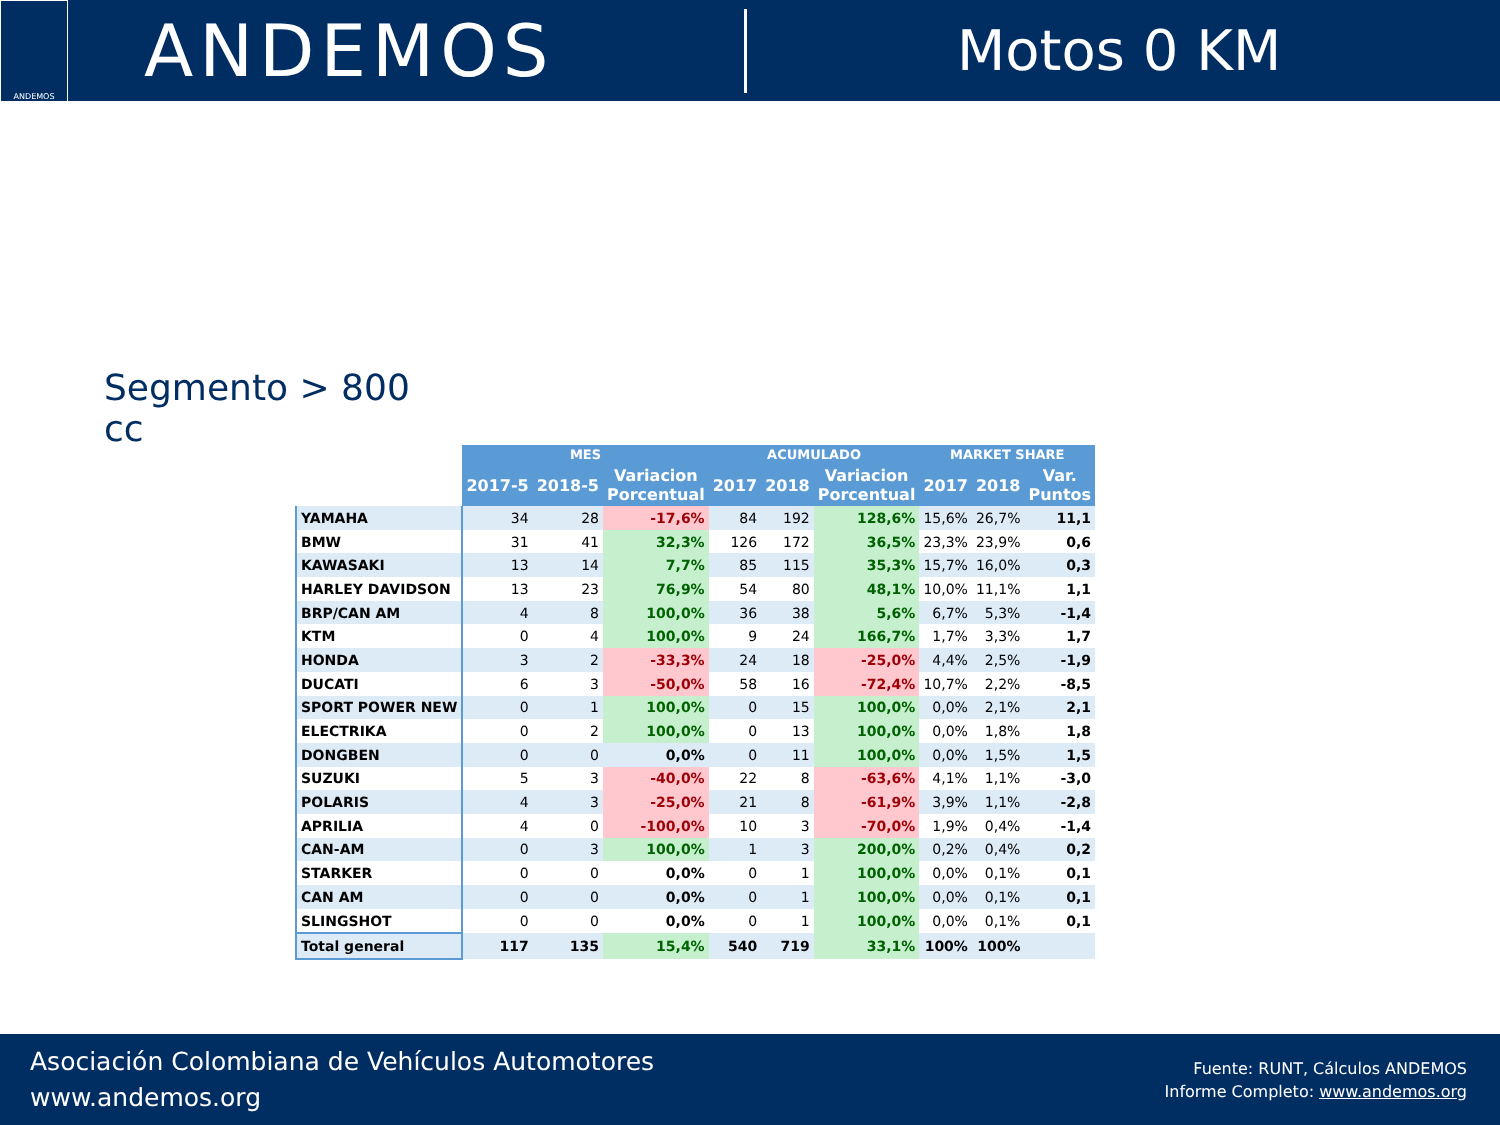ANDEMOS
ANDEMOS
Motos 0 KM
Segmento > 800 cc
| | MES | | | ACUMULADO | | | MARKET SHARE | | |
| --- | --- | --- | --- | --- | --- | --- | --- | --- | --- |
| | 2017-5 | 2018-5 | Variacion Porcentual | 2017 | 2018 | Variacion Porcentual | 2017 | 2018 | Var. Puntos |
| YAMAHA | 34 | 28 | -17,6% | 84 | 192 | 128,6% | 15,6% | 26,7% | 11,1 |
| BMW | 31 | 41 | 32,3% | 126 | 172 | 36,5% | 23,3% | 23,9% | 0,6 |
| KAWASAKI | 13 | 14 | 7,7% | 85 | 115 | 35,3% | 15,7% | 16,0% | 0,3 |
| HARLEY DAVIDSON | 13 | 23 | 76,9% | 54 | 80 | 48,1% | 10,0% | 11,1% | 1,1 |
| BRP/CAN AM | 4 | 8 | 100,0% | 36 | 38 | 5,6% | 6,7% | 5,3% | -1,4 |
| KTM | 0 | 4 | 100,0% | 9 | 24 | 166,7% | 1,7% | 3,3% | 1,7 |
| HONDA | 3 | 2 | -33,3% | 24 | 18 | -25,0% | 4,4% | 2,5% | -1,9 |
| DUCATI | 6 | 3 | -50,0% | 58 | 16 | -72,4% | 10,7% | 2,2% | -8,5 |
| SPORT POWER NEW | 0 | 1 | 100,0% | 0 | 15 | 100,0% | 0,0% | 2,1% | 2,1 |
| ELECTRIKA | 0 | 2 | 100,0% | 0 | 13 | 100,0% | 0,0% | 1,8% | 1,8 |
| DONGBEN | 0 | 0 | 0,0% | 0 | 11 | 100,0% | 0,0% | 1,5% | 1,5 |
| SUZUKI | 5 | 3 | -40,0% | 22 | 8 | -63,6% | 4,1% | 1,1% | -3,0 |
| POLARIS | 4 | 3 | -25,0% | 21 | 8 | -61,9% | 3,9% | 1,1% | -2,8 |
| APRILIA | 4 | 0 | -100,0% | 10 | 3 | -70,0% | 1,9% | 0,4% | -1,4 |
| CAN-AM | 0 | 3 | 100,0% | 1 | 3 | 200,0% | 0,2% | 0,4% | 0,2 |
| STARKER | 0 | 0 | 0,0% | 0 | 1 | 100,0% | 0,0% | 0,1% | 0,1 |
| CAN AM | 0 | 0 | 0,0% | 0 | 1 | 100,0% | 0,0% | 0,1% | 0,1 |
| SLINGSHOT | 0 | 0 | 0,0% | 0 | 1 | 100,0% | 0,0% | 0,1% | 0,1 |
| Total general | 117 | 135 | 15,4% | 540 | 719 | 33,1% | 100% | 100% | |
Asociación Colombiana de Vehículos Automotores
www.andemos.org
Fuente: RUNT, Cálculos ANDEMOS
Informe Completo: www.andemos.org